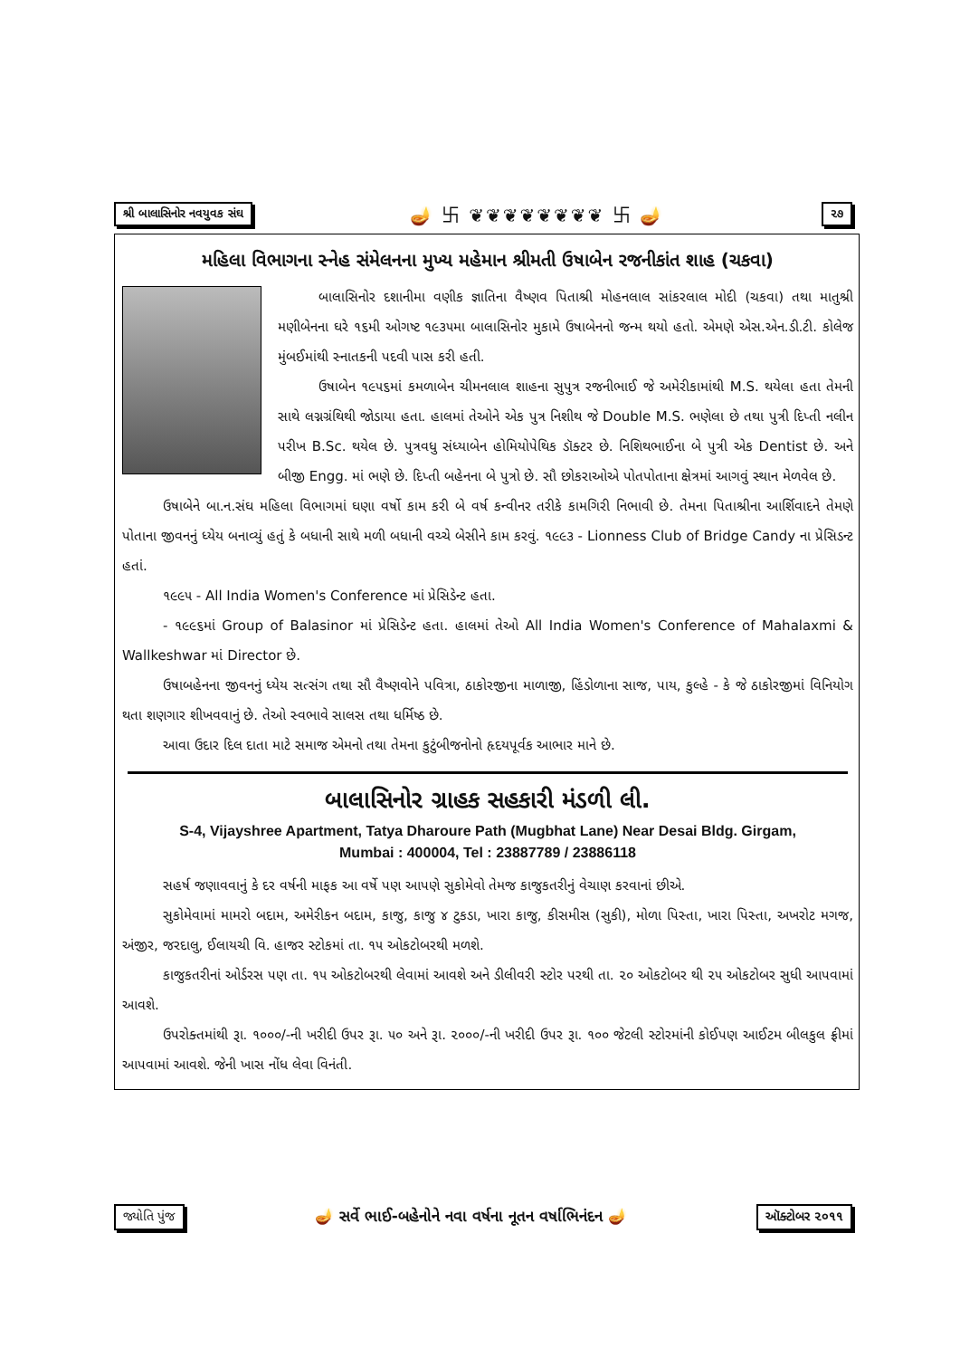શ્રી બાલાસિનોર નવયુવક સંઘ 🪔 卐 ❦❦❦❦❦❦❦❦ 卐 🪔 ૨૭
મહિલા વિભાગના સ્નેહ સંમેલનના મુખ્ય મહેમાન શ્રીમતી ઉષાબેન રજનીકાંત શાહ (ચકવા)
બાલાસિનોર દશાનીમા વણીક જ્ઞાતિના વૈષ્ણવ પિતાશ્રી મોહનલાલ સાંકરલાલ મોદી (ચકવા) તથા માતુશ્રી મણીબેનના ઘરે ૧૬મી ઓગષ્ટ ૧૯૩૫મા બાલાસિનોર મુકામે ઉષાબેનનો જન્મ થયો હતો. એમણે એસ.એન.ડી.ટી. કોલેજ મુંબઈમાંથી સ્નાતકની પદવી પાસ કરી હતી.
ઉષાબેન ૧૯૫૬માં કમળાબેન ચીમનલાલ શાહના સુપુત્ર રજનીભાઈ જે અમેરીકામાંથી M.S. થયેલા હતા તેમની સાથે લગ્નગ્રંથિથી જોડાયા હતા. હાલમાં તેઓને એક પુત્ર નિશીથ જે Double M.S. ભણેલા છે તથા પુત્રી દિપ્તી નલીન પરીખ B.Sc. થયેલ છે. પુત્રવધુ સંધ્યાબેન હોમિયોપેથિક ડૉક્ટર છે. નિશિથભાઈના બે પુત્રી એક Dentist છે. અને બીજી Engg. માં ભણે છે. દિપ્તી બહેનના બે પુત્રો છે. સૌ છોકરાઓએ પોતપોતાના ક્ષેત્રમાં આગવું સ્થાન મેળવેલ છે.
ઉષાબેને બા.ન.સંઘ મહિલા વિભાગમાં ઘણા વર્ષો કામ કરી બે વર્ષ કન્વીનર તરીકે કામગિરી નિભાવી છે. તેમના પિતાશ્રીના આર્શિવાદને તેમણે પોતાના જીવનનું ધ્યેય બનાવ્યું હતું કે બધાની સાથે મળી બધાની વચ્ચે બેસીને કામ કરવું. ૧૯૯૩ - Lionness Club of Bridge Candy ના પ્રેસિડન્ટ હતાં.
૧૯૯૫ - All India Women's Conference માં પ્રેસિડેન્ટ હતા.
- ૧૯૯૬માં Group of Balasinor માં પ્રેસિડેન્ટ હતા. હાલમાં તેઓ All India Women's Conference of Mahalaxmi & Wallkeshwar માં Director છે.
ઉષાબહેનના જીવનનું ધ્યેય સત્સંગ તથા સૌ વૈષ્ણવોને પવિત્રા, ઠાકોરજીના માળાજી, હિંડોળાના સાજ, પાય, કુલ્હે - કે જે ઠાકોરજીમાં વિનિયોગ થતા શણગાર શીખવવાનું છે. તેઓ સ્વભાવે સાલસ તથા ધર્મિષ્ઠ છે.
આવા ઉદાર દિલ દાતા માટે સમાજ એમનો તથા તેમના કુટુંબીજનોનો હૃદયપૂર્વક આભાર માને છે.
બાલાસિનોર ગ્રાહક સહકારી મંડળી લી.
S-4, Vijayshree Apartment, Tatya Dharoure Path (Mugbhat Lane) Near Desai Bldg. Girgam,
Mumbai : 400004, Tel : 23887789 / 23886118
સહર્ષ જણાવવાનું કે દર વર્ષની માફક આ વર્ષે પણ આપણે સુકોમેવો તેમજ કાજુકતરીનું વેચાણ કરવાનાં છીએ.
સુકોમેવામાં મામરો બદામ, અમેરીકન બદામ, કાજુ, કાજુ ૪ ટુકડા, ખારા કાજુ, કીસમીસ (સુકી), મોળા પિસ્તા, ખારા પિસ્તા, અખરોટ મગજ, અંજીર, જરદાલુ, ઈલાયચી વિ. હાજર સ્ટોકમાં તા. ૧૫ ઓકટોબરથી મળશે.
કાજુકતરીનાં ઓર્ડરસ પણ તા. ૧૫ ઓકટોબરથી લેવામાં આવશે અને ડીલીવરી સ્ટોર પરથી તા. ૨૦ ઓકટોબર થી ૨૫ ઓકટોબર સુધી આપવામાં આવશે.
ઉપરોક્તમાંથી રૂા. ૧૦૦૦/-ની ખરીદી ઉપર રૂા. ૫૦ અને રૂા. ૨૦૦૦/-ની ખરીદી ઉપર રૂા. ૧૦૦ જેટલી સ્ટોરમાંની કોઈપણ આઈટમ બીલકુલ ફ્રીમાં આપવામાં આવશે. જેની ખાસ નોંધ લેવા વિનંતી.
જ્યોતિ પુંજ 🪔 સર્વે ભાઈ-બહેનોને નવા વર્ષના નૂતન વર્ષાભિનંદન 🪔 ઑક્ટોબર ૨૦૧૧